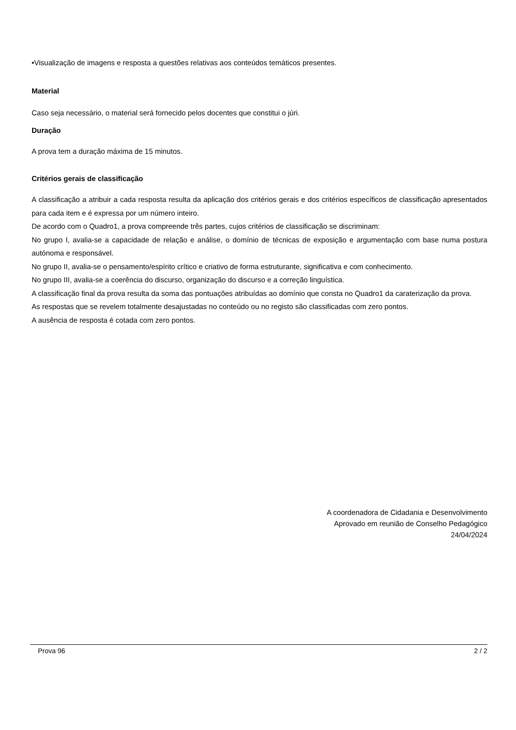•Visualização de imagens e resposta a questões relativas aos conteúdos temáticos presentes.
Material
Caso seja necessário, o material será fornecido pelos docentes que constitui o júri.
Duração
A prova tem a duração máxima de 15 minutos.
Critérios gerais de classificação
A classificação a atribuir a cada resposta resulta da aplicação dos critérios gerais e dos critérios específicos de classificação apresentados para cada item e é expressa por um número inteiro.
De acordo com o Quadro1, a prova compreende três partes, cujos critérios de classificação se discriminam:
No grupo I, avalia-se a capacidade de relação e análise, o domínio de técnicas de exposição e argumentação com base numa postura autónoma e responsável.
No grupo II, avalia-se o pensamento/espírito crítico e criativo de forma estruturante, significativa e com conhecimento.
No grupo III, avalia-se a coerência do discurso, organização do discurso e a correção linguística.
A classificação final da prova resulta da soma das pontuações atribuídas ao domínio que consta no Quadro1 da caraterização da prova.
As respostas que se revelem totalmente desajustadas no conteúdo ou no registo são classificadas com zero pontos.
A ausência de resposta é cotada com zero pontos.
A coordenadora de Cidadania e Desenvolvimento
Aprovado em reunião de Conselho Pedagógico
24/04/2024
Prova 96 2 / 2